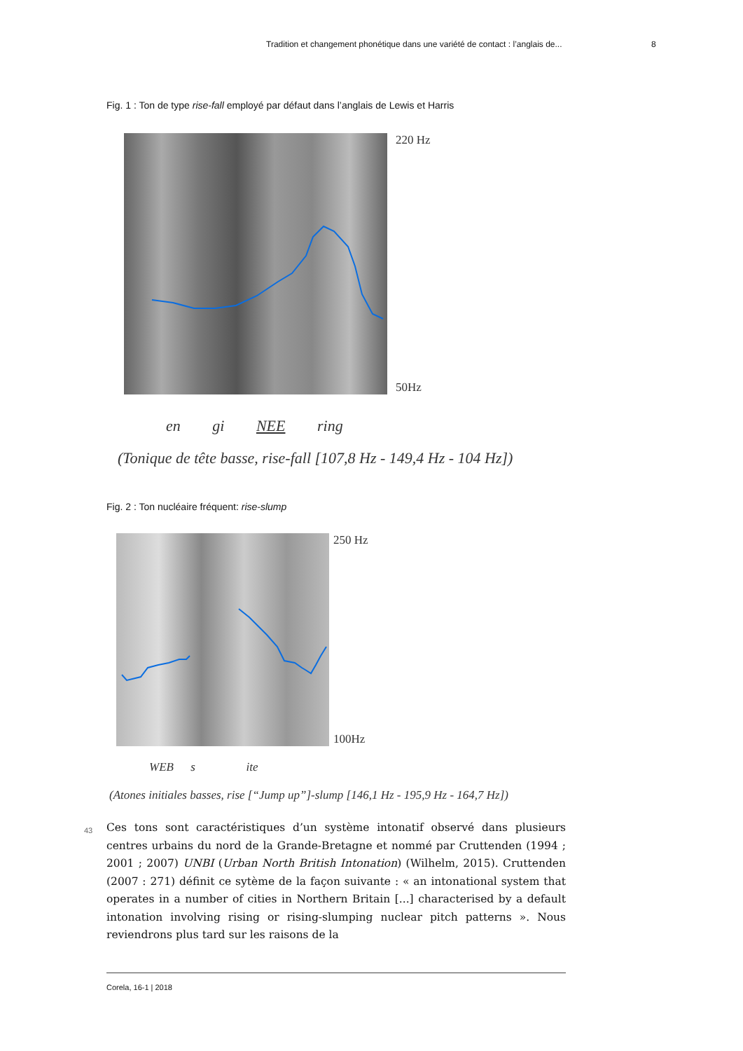Tradition et changement phonétique dans une variété de contact : l’anglais de... 8
Fig. 1 : Ton de type rise-fall employé par défaut dans l’anglais de Lewis et Harris
220 Hz
50Hz
en gi NEE ring
(Tonique de tête basse, rise-fall [107,8 Hz - 149,4 Hz - 104 Hz])
Fig. 2 : Ton nucléaire fréquent: rise-slump
250 Hz
100Hz
WEB s ite
(Atones initiales basses, rise [“Jump up”]-slump [146,1 Hz - 195,9 Hz - 164,7 Hz])
43 Ces tons sont caractéristiques d’un système intonatif observé dans plusieurs centres urbains du nord de la Grande-Bretagne et nommé par Cruttenden (1994 ; 2001 ; 2007) UNBI (Urban North British Intonation) (Wilhelm, 2015). Cruttenden (2007 : 271) définit ce sytème de la façon suivante : « an intonational system that operates in a number of cities in Northern Britain [...] characterised by a default intonation involving rising or rising-slumping nuclear pitch patterns ». Nous reviendrons plus tard sur les raisons de la
Corela, 16-1 | 2018